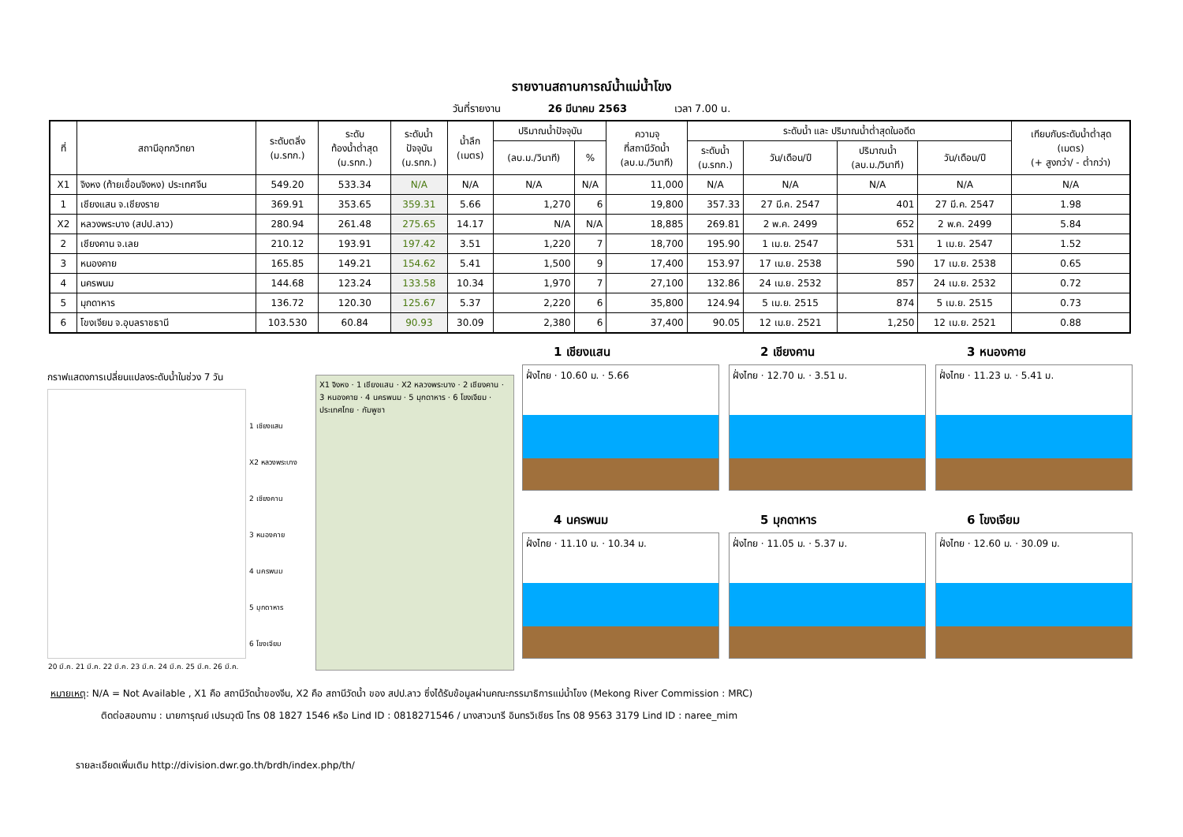รายงานสถานการณ์น้ำแม่น้ำโขง
วันที่รายงาน 26 มีนาคม 2563 เวลา 7.00 น.
| ที่ | สถานีอุทกวิทยา | ระดับตลิ่ง (ม.รทก.) | ระดับ ท้องน้ำต่ำสุด (ม.รทก.) | ระดับน้ำ ปัจจุบัน (ม.รทก.) | น้ำลึก (เมตร) | ปริมาณน้ำปัจจุบัน | | ความจุ ที่สถานีวัดน้ำ (ลบ.ม./วินาที) | ระดับน้ำ และ ปริมาณน้ำต่ำสุดในอดีต | | | | เทียบกับระดับน้ำต่ำสุด (เมตร) (+ สูงกว่า/ - ต่ำกว่า) |
| --- | --- | --- | --- | --- | --- | --- | --- | --- | --- | --- | --- | --- | --- |
| | | | | | | | | | ระดับน้ำ (ม.รทก.) | วัน/เดือน/ปี | ปริมาณน้ำ (ลบ.ม./วินาที) | วัน/เดือน/ปี | |
| | | | | | | (ลบ.ม./วินาที) | % | | | | | | |
| X1 | จิงหง (ท้ายเขื่อนจิงหง) ประเทศจีน | 549.20 | 533.34 | N/A | N/A | N/A | N/A | 11,000 | N/A | N/A | N/A | N/A | N/A |
| 1 | เชียงแสน จ.เชียงราย | 369.91 | 353.65 | 359.31 | 5.66 | 1,270 | 6 | 19,800 | 357.33 | 27 มี.ค. 2547 | 401 | 27 มี.ค. 2547 | 1.98 |
| X2 | หลวงพระบาง (สปป.ลาว) | 280.94 | 261.48 | 275.65 | 14.17 | N/A | N/A | 18,885 | 269.81 | 2 พ.ค. 2499 | 652 | 2 พ.ค. 2499 | 5.84 |
| 2 | เชียงคาน จ.เลย | 210.12 | 193.91 | 197.42 | 3.51 | 1,220 | 7 | 18,700 | 195.90 | 1 เม.ย. 2547 | 531 | 1 เม.ย. 2547 | 1.52 |
| 3 | หนองคาย | 165.85 | 149.21 | 154.62 | 5.41 | 1,500 | 9 | 17,400 | 153.97 | 17 เม.ย. 2538 | 590 | 17 เม.ย. 2538 | 0.65 |
| 4 | นครพนม | 144.68 | 123.24 | 133.58 | 10.34 | 1,970 | 7 | 27,100 | 132.86 | 24 เม.ย. 2532 | 857 | 24 เม.ย. 2532 | 0.72 |
| 5 | มุกดาหาร | 136.72 | 120.30 | 125.67 | 5.37 | 2,220 | 6 | 35,800 | 124.94 | 5 เม.ย. 2515 | 874 | 5 เม.ย. 2515 | 0.73 |
| 6 | โขงเจียม จ.อุบลราชธานี | 103.530 | 60.84 | 90.93 | 30.09 | 2,380 | 6 | 37,400 | 90.05 | 12 เม.ย. 2521 | 1,250 | 12 เม.ย. 2521 | 0.88 |
กราฟแสดงการเปลี่ยนแปลงระดับน้ำในช่วง 7 วัน
20 มี.ค. 21 มี.ค. 22 มี.ค. 23 มี.ค. 24 มี.ค. 25 มี.ค. 26 มี.ค.
1 เชียงแสน
X2 หลวงพระบาง
2 เชียงคาน
3 หนองคาย
4 นครพนม
5 มุกดาหาร
6 โขงเจียม
X1 จิงหง · 1 เชียงแสน · X2 หลวงพระบาง · 2 เชียงคาน · 3 หนองคาย · 4 นครพนม · 5 มุกดาหาร · 6 โขงเจียม · ประเทศไทย · กัมพูชา
1 เชียงแสน
ฝั่งไทย · 10.60 ม. · 5.66
2 เชียงคาน
ฝั่งไทย · 12.70 ม. · 3.51 ม.
3 หนองคาย
ฝั่งไทย · 11.23 ม. · 5.41 ม.
4 นครพนม
ฝั่งไทย · 11.10 ม. · 10.34 ม.
5 มุกดาหาร
ฝั่งไทย · 11.05 ม. · 5.37 ม.
6 โขงเจียม
ฝั่งไทย · 12.60 ม. · 30.09 ม.
หมายเหตุ: N/A = Not Available , X1 คือ สถานีวัดน้ำของจีน, X2 คือ สถานีวัดน้ำ ของ สปป.ลาว ซึ่งได้รับข้อมูลผ่านคณะกรรมาธิการแม่น้ำโขง (Mekong River Commission : MRC)
ติดต่อสอบถาม : นายการุณย์ เปรมวุฒิ โทร 08 1827 1546 หรือ Lind ID : 0818271546 / นางสาวนารี อินทรวิเชียร โทร 08 9563 3179 Lind ID : naree_mim
รายละเอียดเพิ่มเติม http://division.dwr.go.th/brdh/index.php/th/